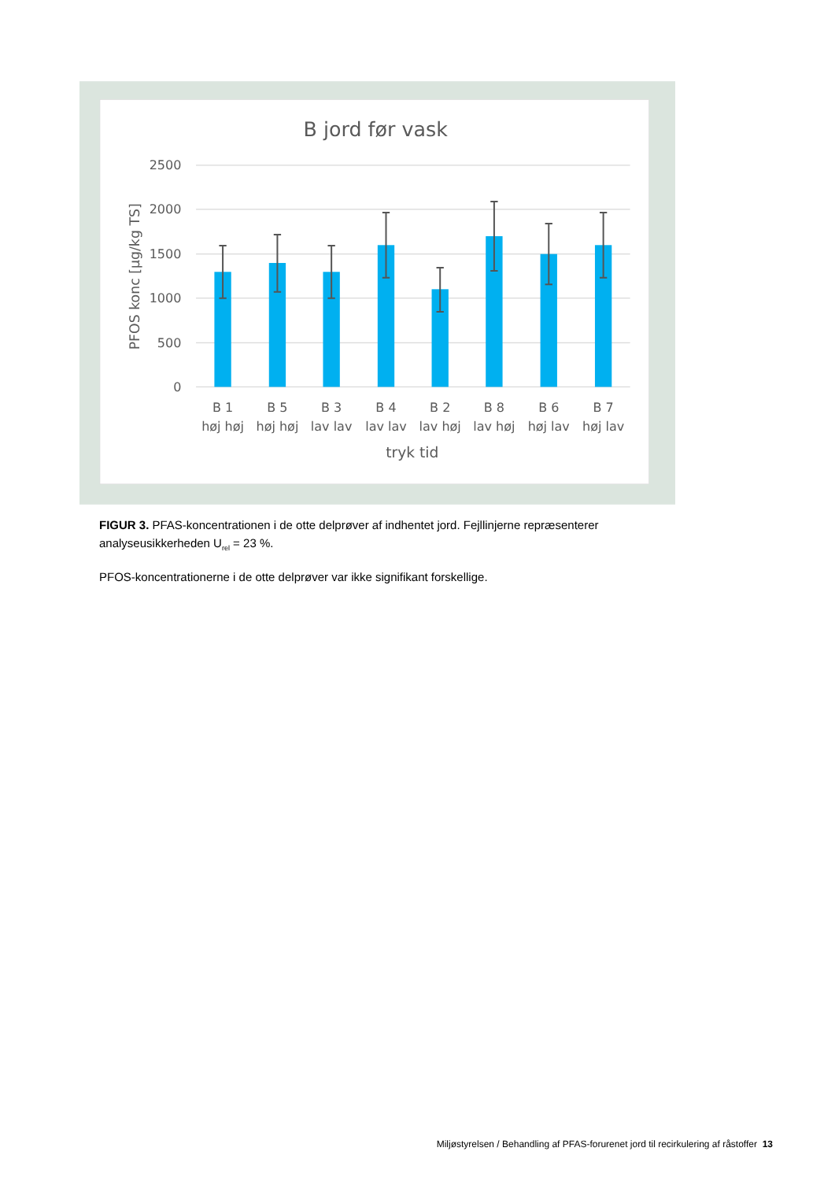B jord før vask
2500
2000
1500
1000
500
0
PFOS konc [µg/kg TS]
B 1
høj høj
B 5
høj høj
B 3
lav lav
B 4
lav lav
B 2
lav høj
B 8
lav høj
B 6
høj lav
B 7
høj lav
tryk tid
FIGUR 3. PFAS-koncentrationen i de otte delprøver af indhentet jord. Fejllinjerne repræsenterer analyseusikkerheden U<sub>rel</sub> = 23 %.
PFOS-koncentrationerne i de otte delprøver var ikke signifikant forskellige.
Miljøstyrelsen / Behandling af PFAS-forurenet jord til recirkulering af råstoffer 13